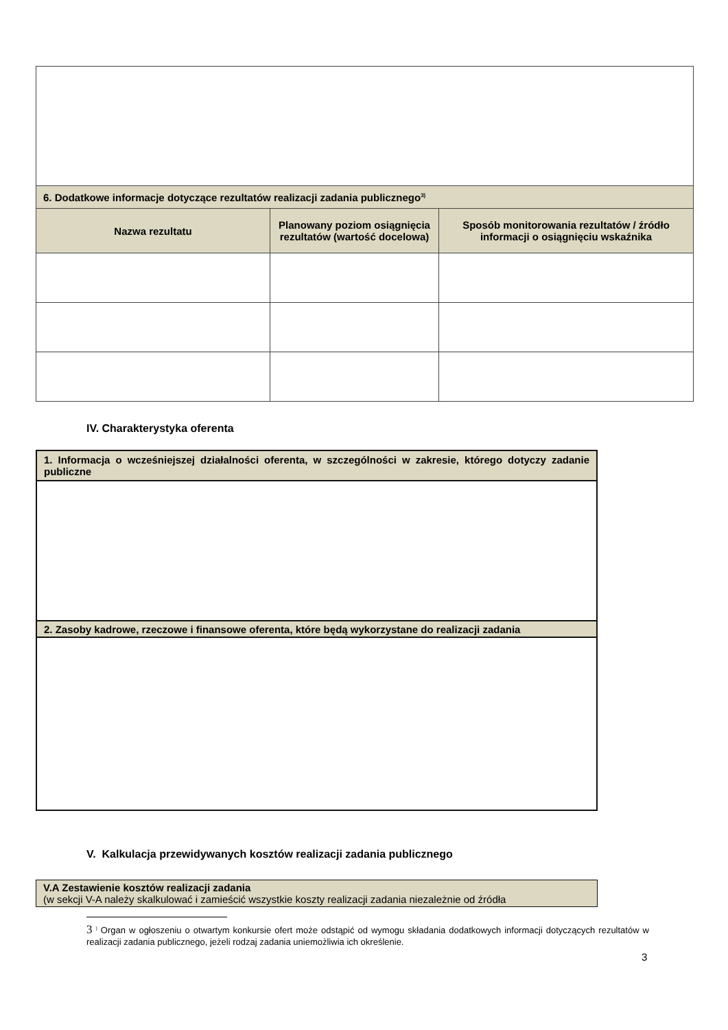| 6. Dodatkowe informacje dotyczące rezultatów realizacji zadania publicznego<sup>3)</sup> | | |
| Nazwa rezultatu | Planowany poziom osiągnięcia rezultatów (wartość docelowa) | Sposób monitorowania rezultatów / źródło informacji o osiągnięciu wskaźnika |
IV. Charakterystyka oferenta
| 1. Informacja o wcześniejszej działalności oferenta, w szczególności w zakresie, którego dotyczy zadanie publiczne |
| 2. Zasoby kadrowe, rzeczowe i finansowe oferenta, które będą wykorzystane do realizacji zadania |
V. Kalkulacja przewidywanych kosztów realizacji zadania publicznego
| V.A Zestawienie kosztów realizacji zadania (w sekcji V-A należy skalkulować i zamieścić wszystkie koszty realizacji zadania niezależnie od źródła |
3 <sup>)</sup> Organ w ogłoszeniu o otwartym konkursie ofert może odstąpić od wymogu składania dodatkowych informacji dotyczących rezultatów w realizacji zadania publicznego, jeżeli rodzaj zadania uniemożliwia ich określenie.
3